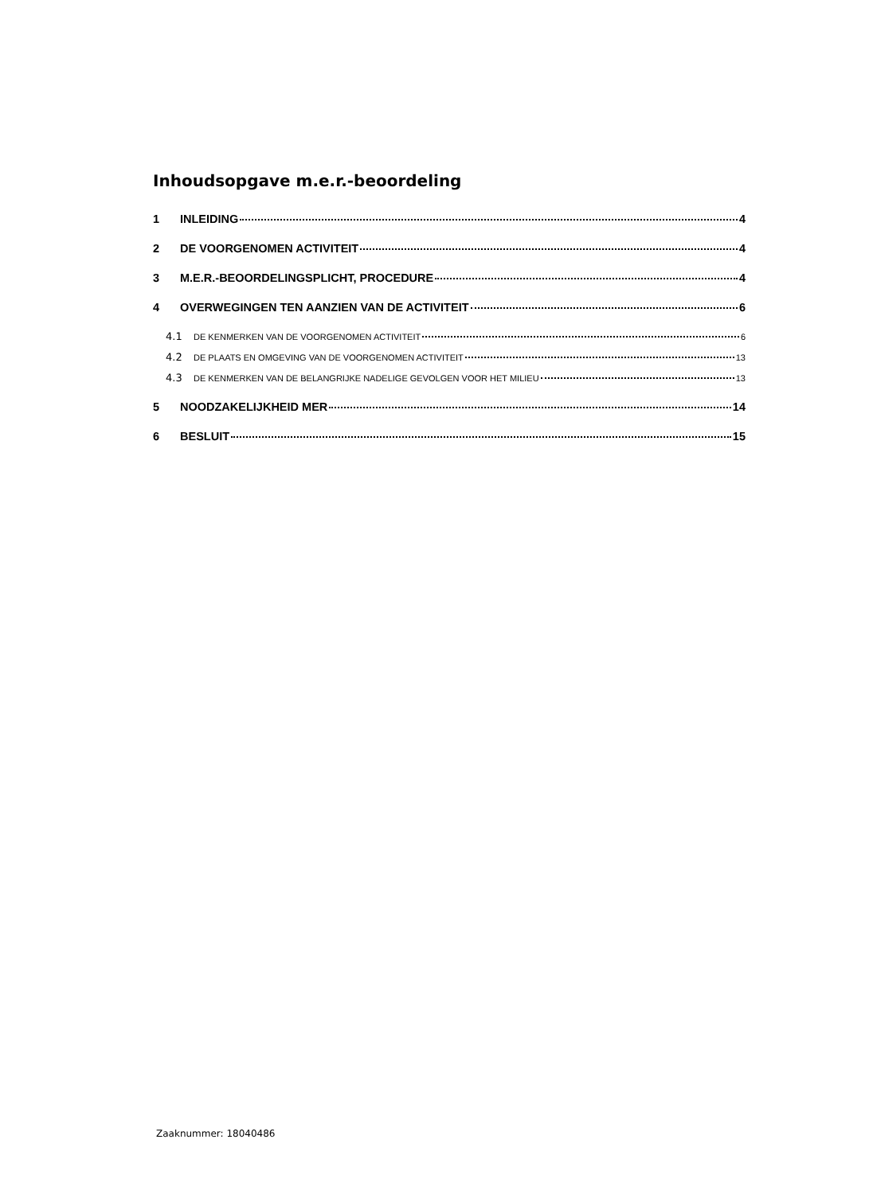Inhoudsopgave m.e.r.-beoordeling
1 INLEIDING 4
2 DE VOORGENOMEN ACTIVITEIT 4
3 M.E.R.-BEOORDELINGSPLICHT, PROCEDURE 4
4 OVERWEGINGEN TEN AANZIEN VAN DE ACTIVITEIT 6
4.1 DE KENMERKEN VAN DE VOORGENOMEN ACTIVITEIT 6
4.2 DE PLAATS EN OMGEVING VAN DE VOORGENOMEN ACTIVITEIT 13
4.3 DE KENMERKEN VAN DE BELANGRIJKE NADELIGE GEVOLGEN VOOR HET MILIEU 13
5 NOODZAKELIJKHEID MER 14
6 BESLUIT 15
Zaaknummer: 18040486